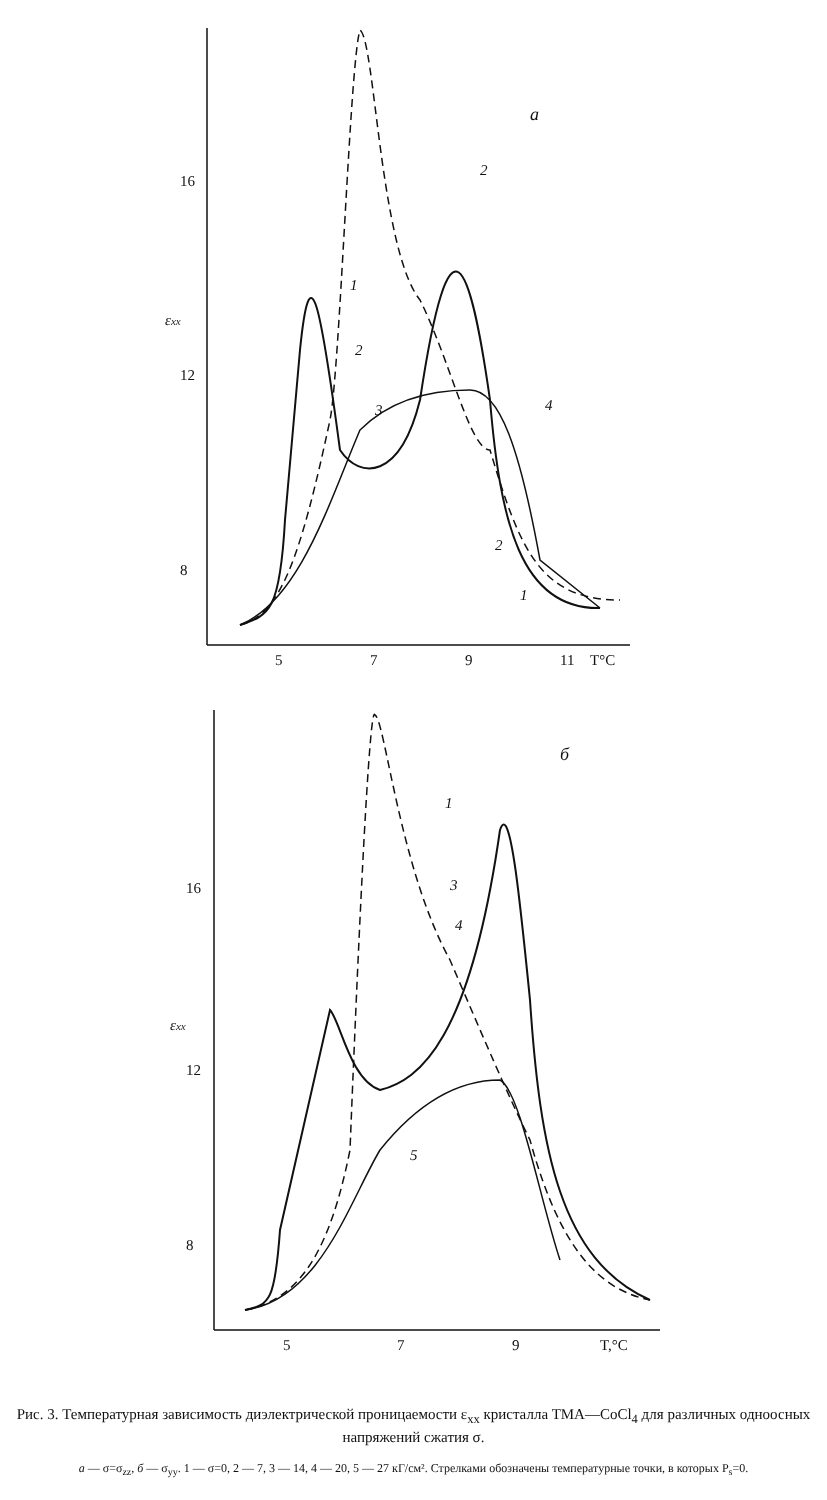a
16
12
8
εxx
5
7
9
11
T°C
1
2
3
4
2
2
1
б
16
12
8
εxx
5
7
9
T,°C
1
3
4
5
Рис. 3. Температурная зависимость диэлектрической проницаемости ε<sub>xx</sub> кристалла ТМА—CoCl<sub>4</sub> для различных одноосных напряжений сжатия σ.
а — σ=σ<sub>zz</sub>, б — σ<sub>yy</sub>. 1 — σ=0, 2 — 7, 3 — 14, 4 — 20, 5 — 27 кГ/см². Стрелками обозначены температурные точки, в которых P<sub>s</sub>=0.